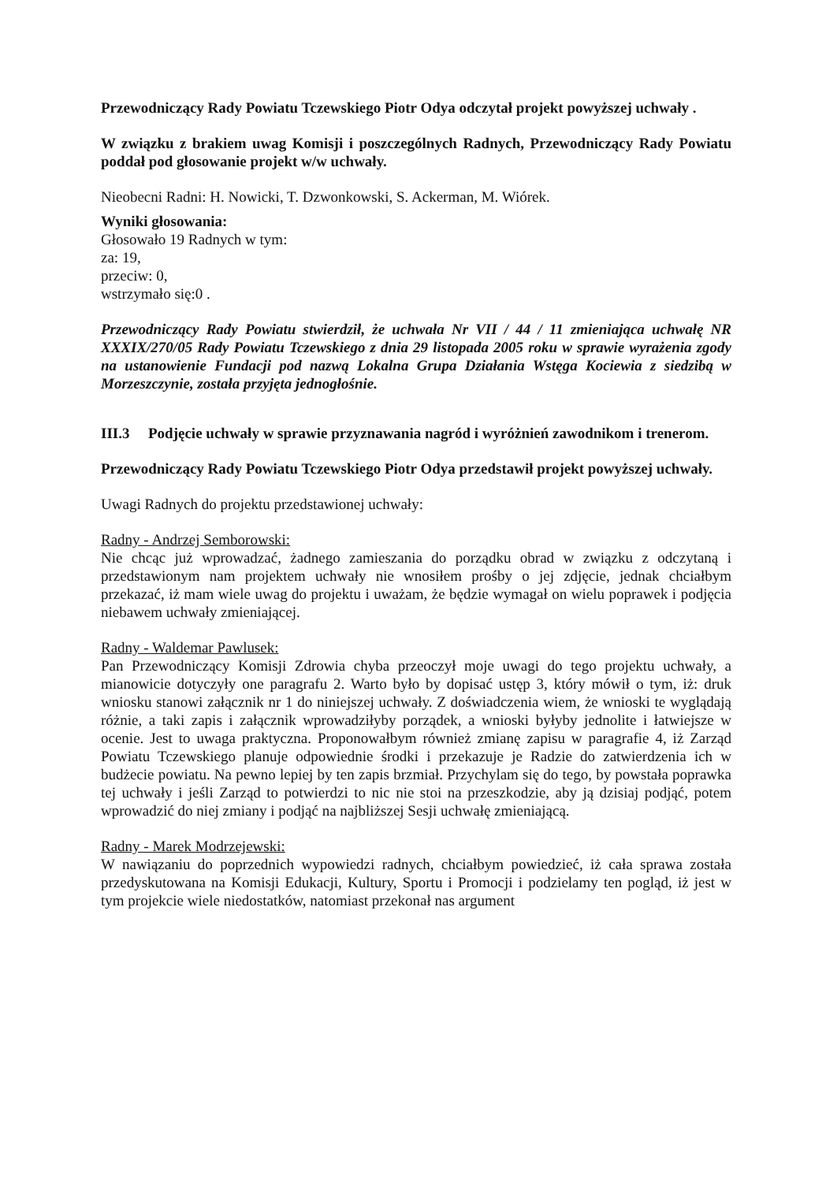Przewodniczący Rady Powiatu Tczewskiego Piotr Odya odczytał projekt powyższej uchwały .
W związku z brakiem uwag Komisji i poszczególnych Radnych, Przewodniczący Rady Powiatu poddał pod głosowanie projekt w/w uchwały.
Nieobecni Radni: H. Nowicki, T. Dzwonkowski, S. Ackerman, M. Wiórek.
Wyniki głosowania:
Głosowało 19 Radnych w tym:
za: 19,
przeciw: 0,
wstrzymało się:0 .
Przewodniczący Rady Powiatu stwierdził, że uchwała Nr VII / 44 / 11 zmieniająca uchwałę NR XXXIX/270/05 Rady Powiatu Tczewskiego z dnia 29 listopada 2005 roku w sprawie wyrażenia zgody na ustanowienie Fundacji pod nazwą Lokalna Grupa Działania Wstęga Kociewia z siedzibą w Morzeszczynie, została przyjęta jednogłośnie.
III.3 Podjęcie uchwały w sprawie przyznawania nagród i wyróżnień zawodnikom i trenerom.
Przewodniczący Rady Powiatu Tczewskiego Piotr Odya przedstawił projekt powyższej uchwały.
Uwagi Radnych do projektu przedstawionej uchwały:
Radny - Andrzej Semborowski:
Nie chcąc już wprowadzać, żadnego zamieszania do porządku obrad w związku z odczytaną i przedstawionym nam projektem uchwały nie wnosiłem prośby o jej zdjęcie, jednak chciałbym przekazać, iż mam wiele uwag do projektu i uważam, że będzie wymagał on wielu poprawek i podjęcia niebawem uchwały zmieniającej.
Radny - Waldemar Pawlusek:
Pan Przewodniczący Komisji Zdrowia chyba przeoczył moje uwagi do tego projektu uchwały, a mianowicie dotyczyły one paragrafu 2. Warto było by dopisać ustęp 3, który mówił o tym, iż: druk wniosku stanowi załącznik nr 1 do niniejszej uchwały. Z doświadczenia wiem, że wnioski te wyglądają różnie, a taki zapis i załącznik wprowadziłyby porządek, a wnioski byłyby jednolite i łatwiejsze w ocenie. Jest to uwaga praktyczna. Proponowałbym również zmianę zapisu w paragrafie 4, iż Zarząd Powiatu Tczewskiego planuje odpowiednie środki i przekazuje je Radzie do zatwierdzenia ich w budżecie powiatu. Na pewno lepiej by ten zapis brzmiał. Przychylam się do tego, by powstała poprawka tej uchwały i jeśli Zarząd to potwierdzi to nic nie stoi na przeszkodzie, aby ją dzisiaj podjąć, potem wprowadzić do niej zmiany i podjąć na najbliższej Sesji uchwałę zmieniającą.
Radny - Marek Modrzejewski:
W nawiązaniu do poprzednich wypowiedzi radnych, chciałbym powiedzieć, iż cała sprawa została przedyskutowana na Komisji Edukacji, Kultury, Sportu i Promocji i podzielamy ten pogląd, iż jest w tym projekcie wiele niedostatków, natomiast przekonał nas argument